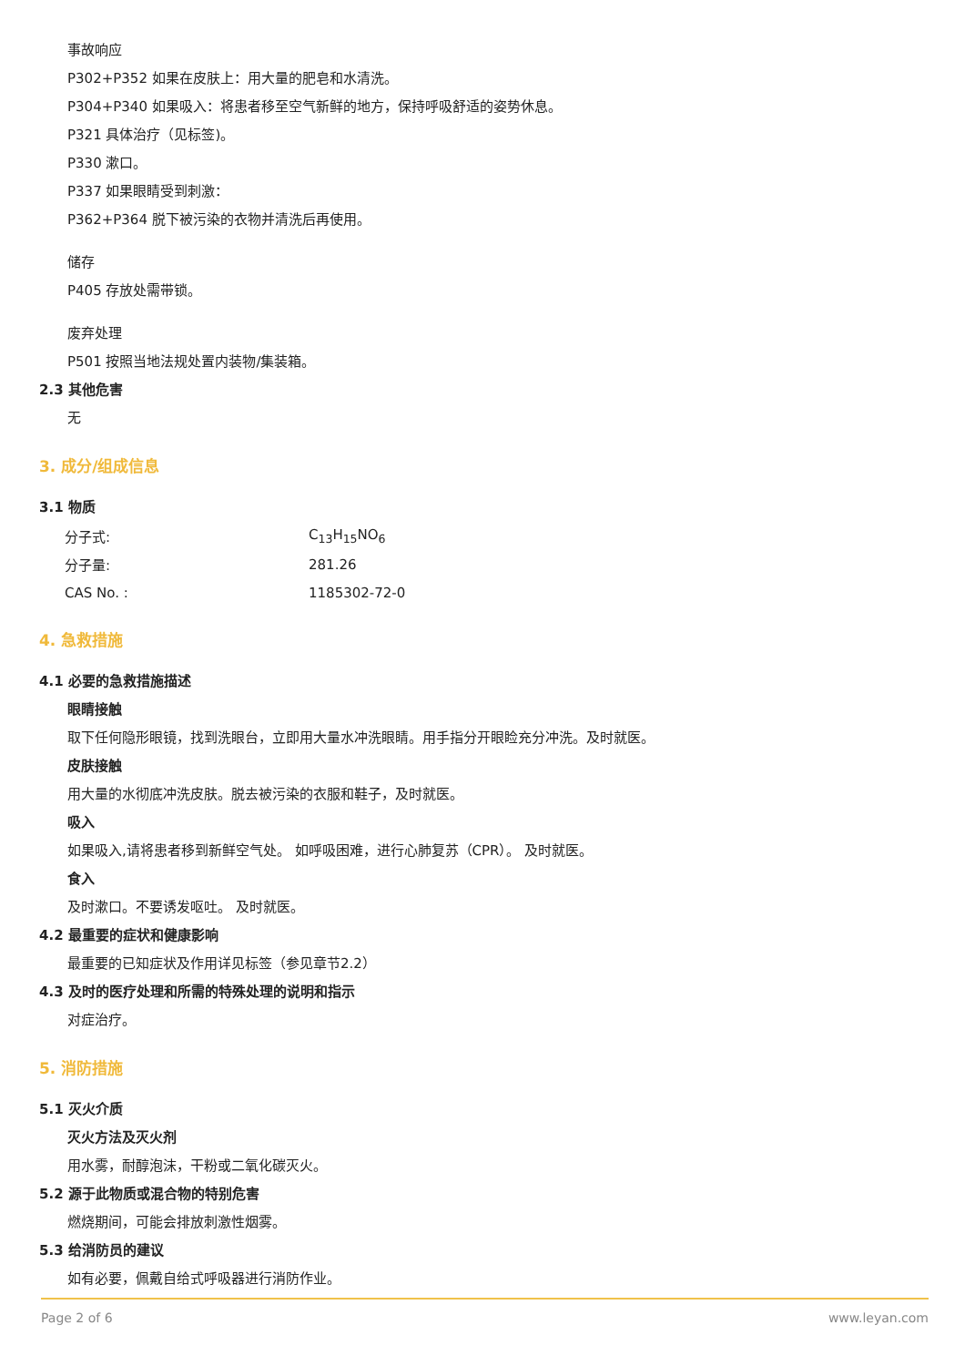事故响应
P302+P352 如果在皮肤上：用大量的肥皂和水清洗。
P304+P340 如果吸入：将患者移至空气新鲜的地方，保持呼吸舒适的姿势休息。
P321 具体治疗（见标签)。
P330 漱口。
P337 如果眼睛受到刺激：
P362+P364 脱下被污染的衣物并清洗后再使用。
储存
P405 存放处需带锁。
废弃处理
P501 按照当地法规处置内装物/集装箱。
2.3 其他危害
无
3. 成分/组成信息
3.1 物质
| 分子式: | C<sub>13</sub>H<sub>15</sub>NO<sub>6</sub> |
| 分子量: | 281.26 |
| CAS No. : | 1185302-72-0 |
4. 急救措施
4.1 必要的急救措施描述
眼睛接触
取下任何隐形眼镜，找到洗眼台，立即用大量水冲洗眼睛。用手指分开眼睑充分冲洗。及时就医。
皮肤接触
用大量的水彻底冲洗皮肤。脱去被污染的衣服和鞋子，及时就医。
吸入
如果吸入,请将患者移到新鲜空气处。 如呼吸困难，进行心肺复苏（CPR）。 及时就医。
食入
及时漱口。不要诱发呕吐。 及时就医。
4.2 最重要的症状和健康影响
最重要的已知症状及作用详见标签（参见章节2.2）
4.3 及时的医疗处理和所需的特殊处理的说明和指示
对症治疗。
5. 消防措施
5.1 灭火介质
灭火方法及灭火剂
用水雾，耐醇泡沫，干粉或二氧化碳灭火。
5.2 源于此物质或混合物的特别危害
燃烧期间，可能会排放刺激性烟雾。
5.3 给消防员的建议
如有必要，佩戴自给式呼吸器进行消防作业。
Page 2 of 6 www.leyan.com